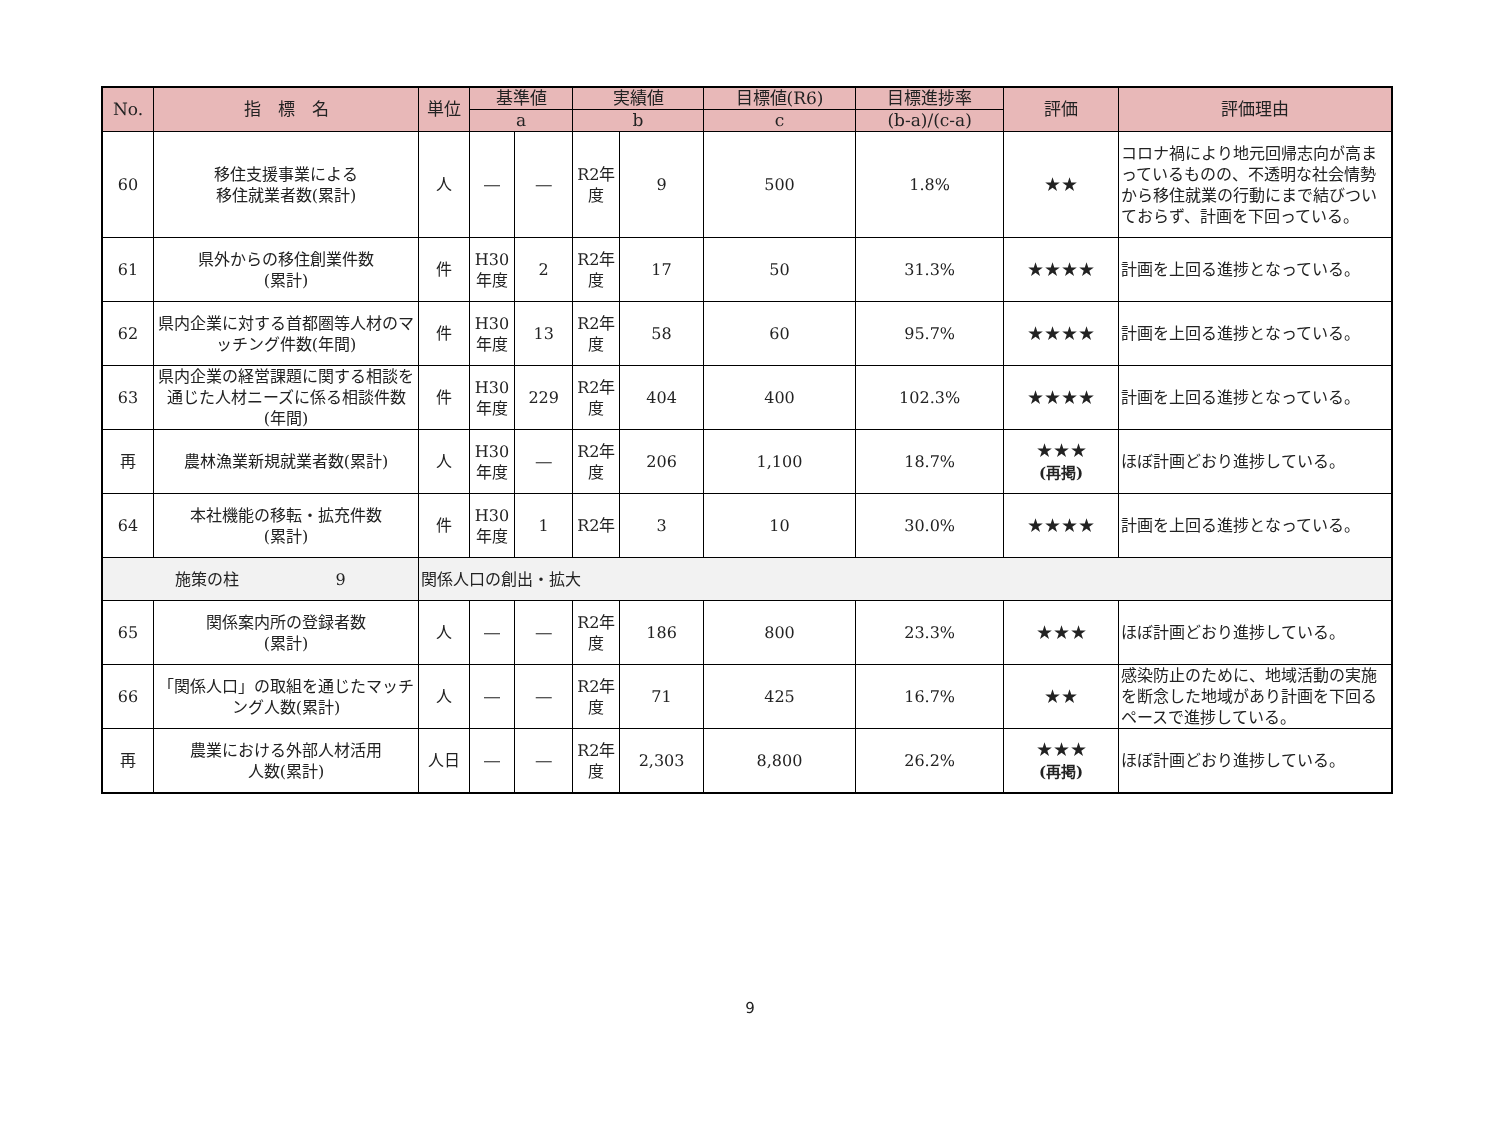| No. | 指 標 名 | 単位 | 基準値 | | 実績値 | | 目標値(R6) | 目標進捗率 | 評価 | 評価理由 |
| --- | --- | --- | --- | --- | --- | --- | --- | --- | --- | --- |
| | | | a | | b | | c | (b-a)/(c-a) | | |
| 60 | 移住支援事業による 移住就業者数(累計) | 人 | ― | ― | R2年度 | 9 | 500 | 1.8% | ★★ | コロナ禍により地元回帰志向が高まっているものの、不透明な社会情勢から移住就業の行動にまで結びついておらず、計画を下回っている。 |
| 61 | 県外からの移住創業件数 (累計) | 件 | H30年度 | 2 | R2年度 | 17 | 50 | 31.3% | ★★★★ | 計画を上回る進捗となっている。 |
| 62 | 県内企業に対する首都圏等人材のマッチング件数(年間) | 件 | H30年度 | 13 | R2年度 | 58 | 60 | 95.7% | ★★★★ | 計画を上回る進捗となっている。 |
| 63 | 県内企業の経営課題に関する相談を通じた人材ニーズに係る相談件数(年間) | 件 | H30年度 | 229 | R2年度 | 404 | 400 | 102.3% | ★★★★ | 計画を上回る進捗となっている。 |
| 再 | 農林漁業新規就業者数(累計) | 人 | H30年度 | ― | R2年度 | 206 | 1,100 | 18.7% | ★★★ (再掲) | ほぼ計画どおり進捗している。 |
| 64 | 本社機能の移転・拡充件数 (累計) | 件 | H30年度 | 1 | R2年 | 3 | 10 | 30.0% | ★★★★ | 計画を上回る進捗となっている。 |
| 施策の柱 9 | | 関係人口の創出・拡大 | | | | | | | | |
| 65 | 関係案内所の登録者数 (累計) | 人 | ― | ― | R2年度 | 186 | 800 | 23.3% | ★★★ | ほぼ計画どおり進捗している。 |
| 66 | 「関係人口」の取組を通じたマッチング人数(累計) | 人 | ― | ― | R2年度 | 71 | 425 | 16.7% | ★★ | 感染防止のために、地域活動の実施を断念した地域があり計画を下回るペースで進捗している。 |
| 再 | 農業における外部人材活用 人数(累計) | 人日 | ― | ― | R2年度 | 2,303 | 8,800 | 26.2% | ★★★ (再掲) | ほぼ計画どおり進捗している。 |
9